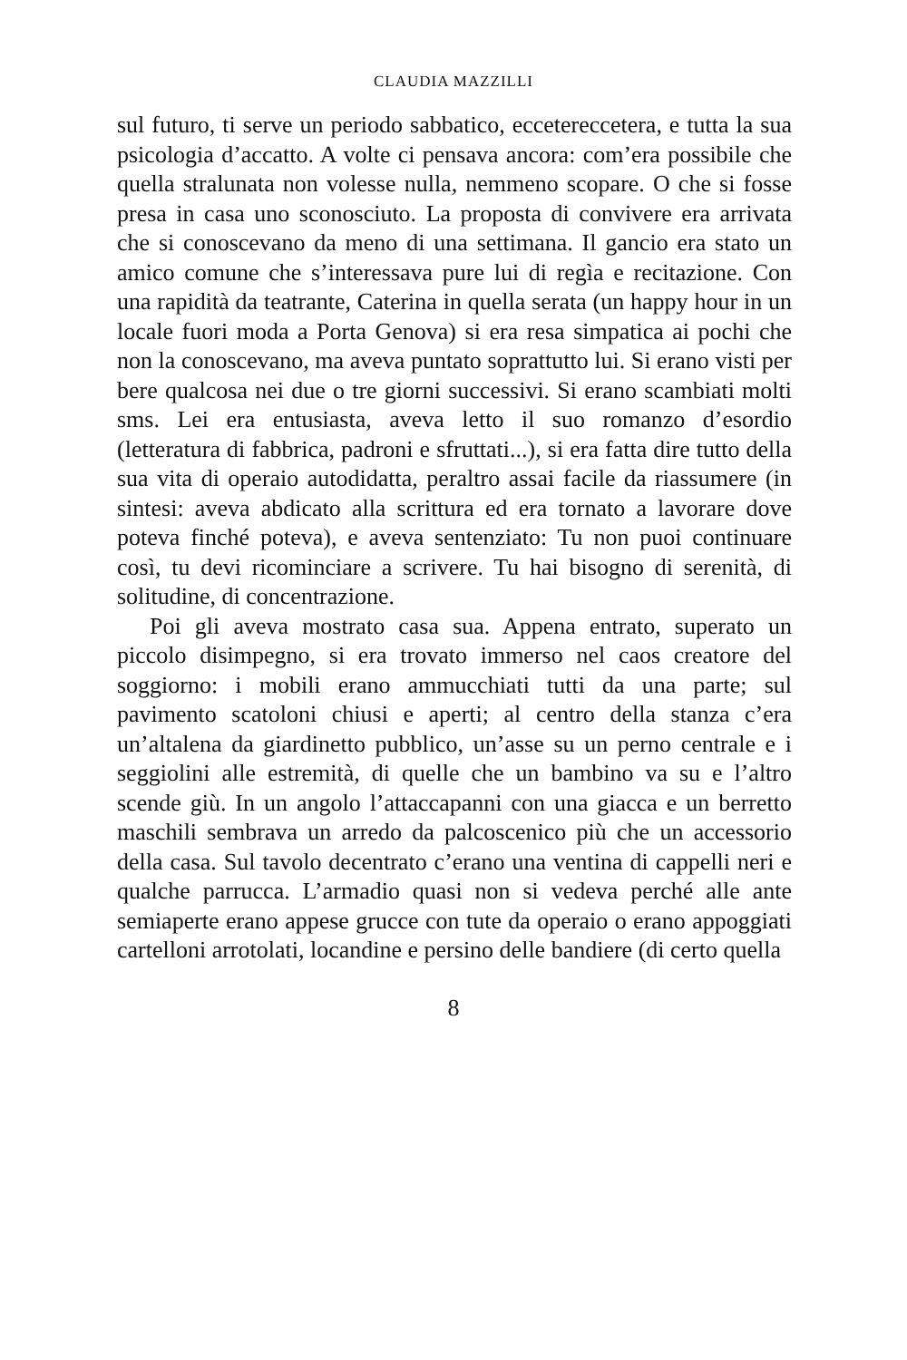CLAUDIA MAZZILLI
sul futuro, ti serve un periodo sabbatico, eccetereccetera, e tutta la sua psicologia d’accatto. A volte ci pensava ancora: com’era possibile che quella stralunata non volesse nulla, nemmeno scopare. O che si fosse presa in casa uno sconosciuto. La proposta di convivere era arrivata che si conoscevano da meno di una settimana. Il gancio era stato un amico comune che s’interessava pure lui di regìa e recitazione. Con una rapidità da teatrante, Caterina in quella serata (un happy hour in un locale fuori moda a Porta Genova) si era resa simpatica ai pochi che non la conoscevano, ma aveva puntato soprattutto lui. Si erano visti per bere qualcosa nei due o tre giorni successivi. Si erano scambiati molti sms. Lei era entusiasta, aveva letto il suo romanzo d’esordio (letteratura di fabbrica, padroni e sfruttati...), si era fatta dire tutto della sua vita di operaio autodidatta, peraltro assai facile da riassumere (in sintesi: aveva abdicato alla scrittura ed era tornato a lavorare dove poteva finché poteva), e aveva sentenziato: Tu non puoi continuare così, tu devi ricominciare a scrivere. Tu hai bisogno di serenità, di solitudine, di concentrazione.
Poi gli aveva mostrato casa sua. Appena entrato, superato un piccolo disimpegno, si era trovato immerso nel caos creatore del soggiorno: i mobili erano ammucchiati tutti da una parte; sul pavimento scatoloni chiusi e aperti; al centro della stanza c’era un’altalena da giardinetto pubblico, un’asse su un perno centrale e i seggiolini alle estremità, di quelle che un bambino va su e l’altro scende giù. In un angolo l’attaccapanni con una giacca e un berretto maschili sembrava un arredo da palcoscenico più che un accessorio della casa. Sul tavolo decentrato c’erano una ventina di cappelli neri e qualche parrucca. L’armadio quasi non si vedeva perché alle ante semiaperte erano appese grucce con tute da operaio o erano appoggiati cartelloni arrotolati, locandine e persino delle bandiere (di certo quella
8